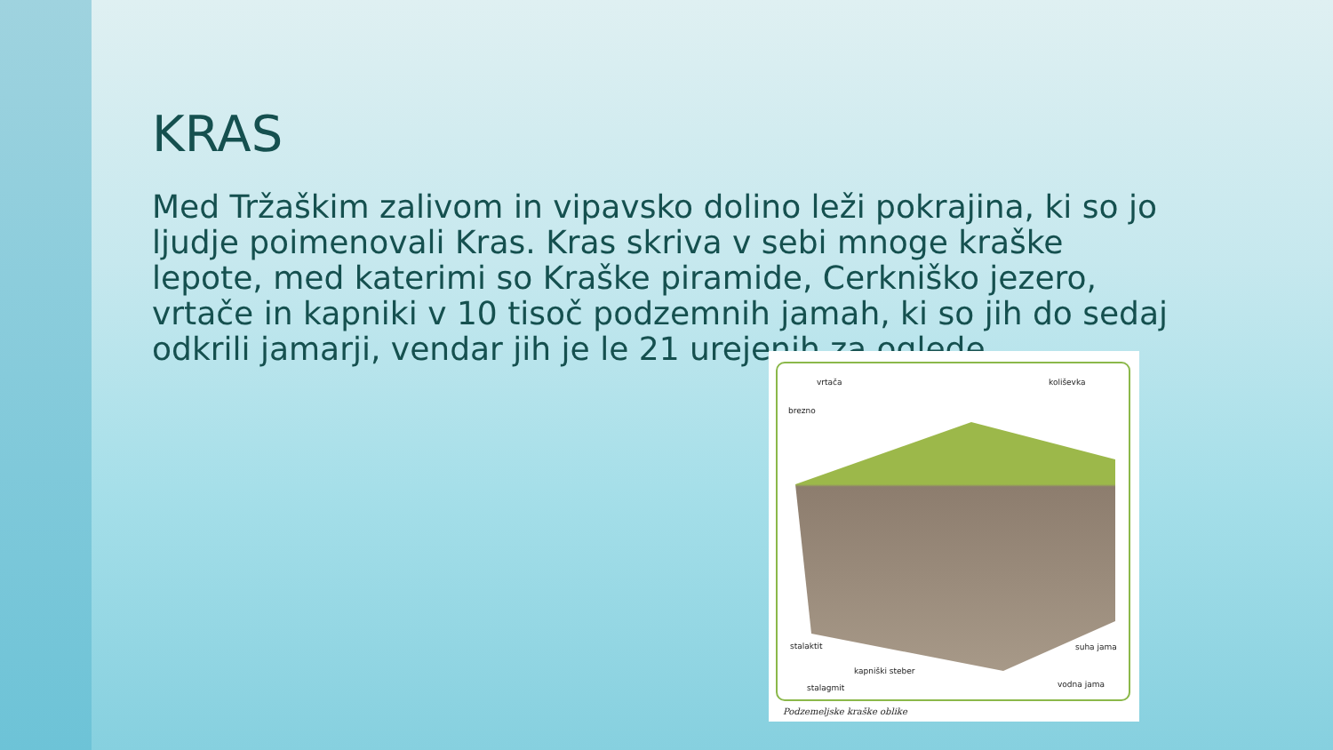KRAS
Med Tržaškim zalivom in vipavsko dolino leži pokrajina, ki so jo ljudje poimenovali Kras. Kras skriva v sebi mnoge kraške lepote, med katerimi so Kraške piramide, Cerkniško jezero, vrtače in kapniki v 10 tisoč podzemnih jamah, ki so jih do sedaj odkrili jamarji, vendar jih je le 21 urejenih za oglede.
vrtača koliševka
brezno
stalaktit suha jama
kapniški steber
vodna jama stalagmit
Podzemeljske kraške oblike